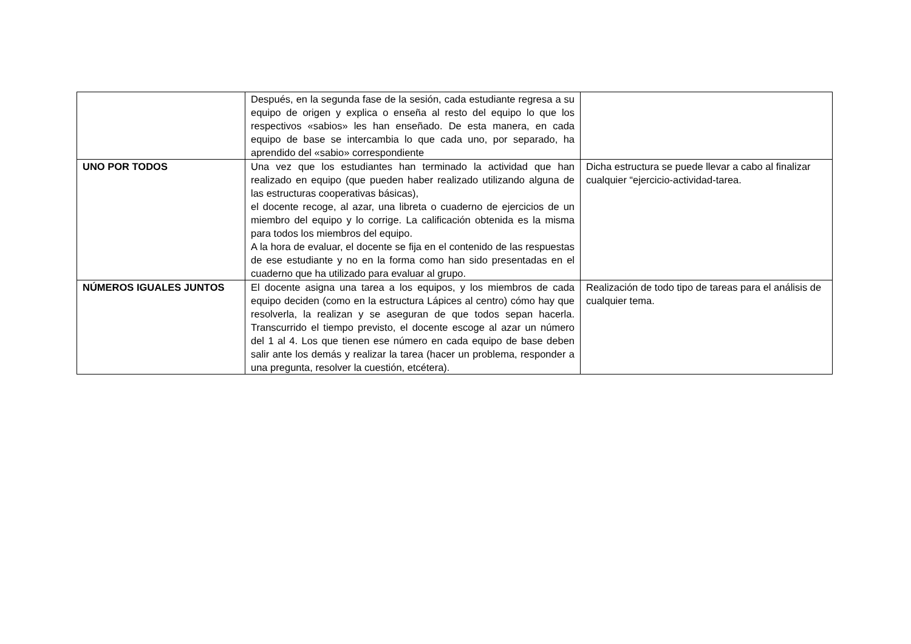| | Después, en la segunda fase de la sesión, cada estudiante regresa a su equipo de origen y explica o enseña al resto del equipo lo que los respectivos «sabios» les han enseñado. De esta manera, en cada equipo de base se intercambia lo que cada uno, por separado, ha aprendido del «sabio» correspondiente | |
| UNO POR TODOS | Una vez que los estudiantes han terminado la actividad que han realizado en equipo (que pueden haber realizado utilizando alguna de las estructuras cooperativas básicas), el docente recoge, al azar, una libreta o cuaderno de ejercicios de un miembro del equipo y lo corrige. La calificación obtenida es la misma para todos los miembros del equipo. A la hora de evaluar, el docente se fija en el contenido de las respuestas de ese estudiante y no en la forma como han sido presentadas en el cuaderno que ha utilizado para evaluar al grupo. | Dicha estructura se puede llevar a cabo al finalizar cualquier “ejercicio-actividad-tarea. |
| NÚMEROS IGUALES JUNTOS | El docente asigna una tarea a los equipos, y los miembros de cada equipo deciden (como en la estructura Lápices al centro) cómo hay que resolverla, la realizan y se aseguran de que todos sepan hacerla. Transcurrido el tiempo previsto, el docente escoge al azar un número del 1 al 4. Los que tienen ese número en cada equipo de base deben salir ante los demás y realizar la tarea (hacer un problema, responder a una pregunta, resolver la cuestión, etcétera). | Realización de todo tipo de tareas para el análisis de cualquier tema. |